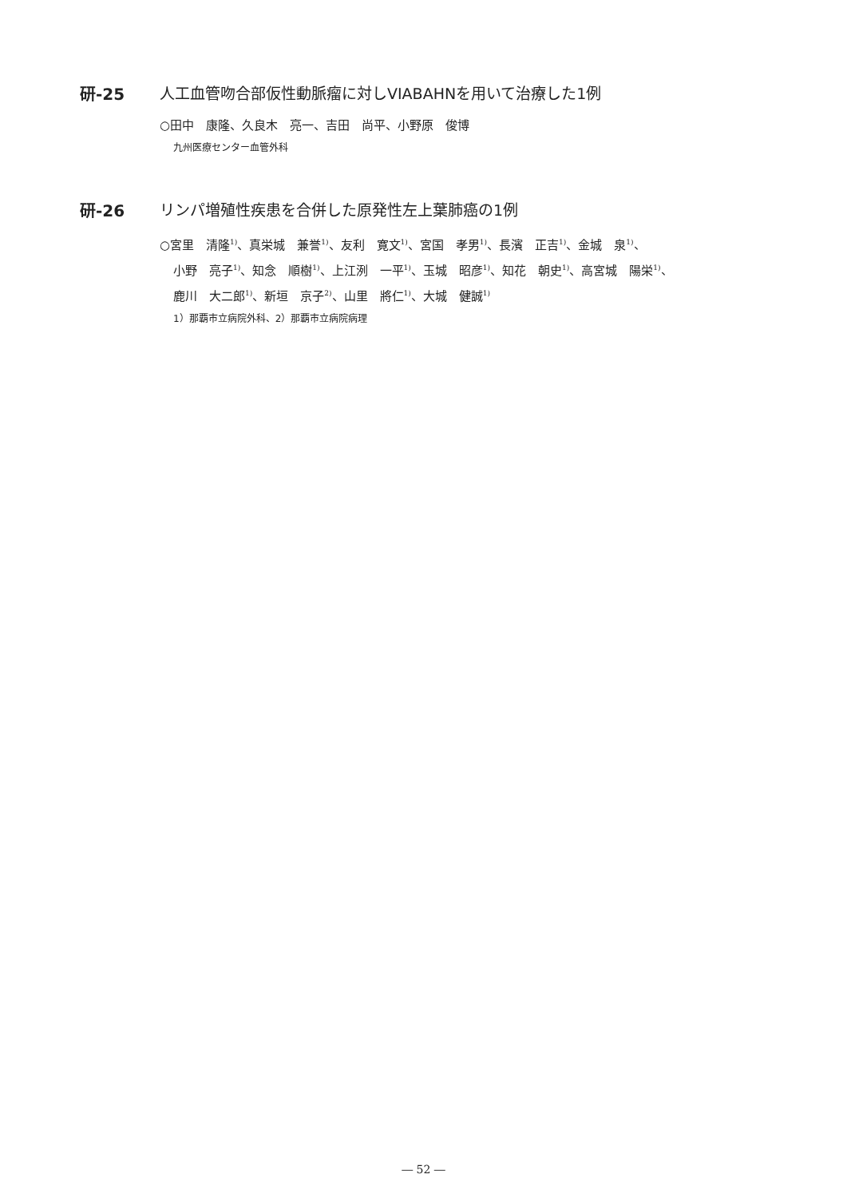研-25 人工血管吻合部仮性動脈瘤に対しVIABAHNを用いて治療した1例
○田中　康隆、久良木　亮一、吉田　尚平、小野原　俊博
九州医療センター血管外科
研-26 リンパ増殖性疾患を合併した原発性左上葉肺癌の1例
○宮里　清隆<sup>1)</sup>、真栄城　兼誉<sup>1)</sup>、友利　寛文<sup>1)</sup>、宮国　孝男<sup>1)</sup>、長濱　正吉<sup>1)</sup>、金城　泉<sup>1)</sup>、
小野　亮子<sup>1)</sup>、知念　順樹<sup>1)</sup>、上江洌　一平<sup>1)</sup>、玉城　昭彦<sup>1)</sup>、知花　朝史<sup>1)</sup>、高宮城　陽栄<sup>1)</sup>、
鹿川　大二郎<sup>1)</sup>、新垣　京子<sup>2)</sup>、山里　將仁<sup>1)</sup>、大城　健誠<sup>1)</sup>
1）那覇市立病院外科、2）那覇市立病院病理
― 52 ―